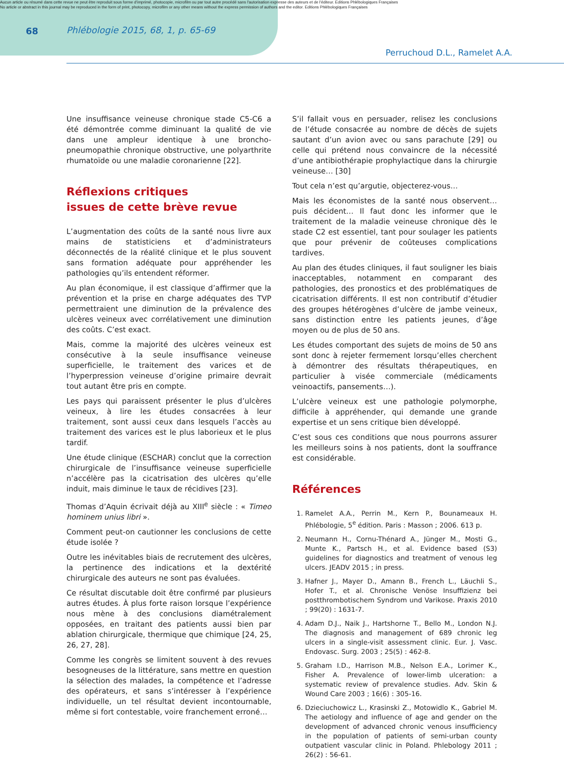Aucun article ou résumé dans cette revue ne peut être reproduit sous forme d'imprimé, photocopie, microfilm ou par tout autre procédé sans l'autorisation expresse des auteurs et de l'éditeur. Editions Phlébologiques Françaises
No article or abstract in this journal may be reproduced in the form of print, photocopy, microfilm or any other means without the express permission of authors and the editor. Editions Phlébologiques Françaises
68
Phlébologie 2015, 68, 1, p. 65-69
Perruchoud D.L., Ramelet A.A.
Une insuffisance veineuse chronique stade C5-C6 a été démontrée comme diminuant la qualité de vie dans une ampleur identique à une broncho-pneumopathie chronique obstructive, une polyarthrite rhumatoïde ou une maladie coronarienne [22].
Réflexions critiques
issues de cette brève revue
L’augmentation des coûts de la santé nous livre aux mains de statisticiens et d’administrateurs déconnectés de la réalité clinique et le plus souvent sans formation adéquate pour appréhender les pathologies qu’ils entendent réformer.
Au plan économique, il est classique d’affirmer que la prévention et la prise en charge adéquates des TVP permettraient une diminution de la prévalence des ulcères veineux avec corrélativement une diminution des coûts. C’est exact.
Mais, comme la majorité des ulcères veineux est consécutive à la seule insuffisance veineuse superficielle, le traitement des varices et de l’hyperpression veineuse d’origine primaire devrait tout autant être pris en compte.
Les pays qui paraissent présenter le plus d’ulcères veineux, à lire les études consacrées à leur traitement, sont aussi ceux dans lesquels l’accès au traitement des varices est le plus laborieux et le plus tardif.
Une étude clinique (ESCHAR) conclut que la correction chirurgicale de l’insuffisance veineuse superficielle n’accélère pas la cicatrisation des ulcères qu’elle induit, mais diminue le taux de récidives [23].
Thomas d’Aquin écrivait déjà au XIII<sup>e</sup> siècle : « Timeo hominem unius libri ».
Comment peut-on cautionner les conclusions de cette étude isolée ?
Outre les inévitables biais de recrutement des ulcères, la pertinence des indications et la dextérité chirurgicale des auteurs ne sont pas évaluées.
Ce résultat discutable doit être confirmé par plusieurs autres études. À plus forte raison lorsque l’expérience nous mène à des conclusions diamétralement opposées, en traitant des patients aussi bien par ablation chirurgicale, thermique que chimique [24, 25, 26, 27, 28].
Comme les congrès se limitent souvent à des revues besogneuses de la littérature, sans mettre en question la sélection des malades, la compétence et l’adresse des opérateurs, et sans s’intéresser à l’expérience individuelle, un tel résultat devient incontournable, même si fort contestable, voire franchement erroné…
S’il fallait vous en persuader, relisez les conclusions de l’étude consacrée au nombre de décès de sujets sautant d’un avion avec ou sans parachute [29] ou celle qui prétend nous convaincre de la nécessité d’une antibiothérapie prophylactique dans la chirurgie veineuse… [30]
Tout cela n’est qu’argutie, objecterez-vous…
Mais les économistes de la santé nous observent… puis décident… Il faut donc les informer que le traitement de la maladie veineuse chronique dès le stade C2 est essentiel, tant pour soulager les patients que pour prévenir de coûteuses complications tardives.
Au plan des études cliniques, il faut souligner les biais inacceptables, notamment en comparant des pathologies, des pronostics et des problématiques de cicatrisation différents. Il est non contributif d’étudier des groupes hétérogènes d’ulcère de jambe veineux, sans distinction entre les patients jeunes, d’âge moyen ou de plus de 50 ans.
Les études comportant des sujets de moins de 50 ans sont donc à rejeter fermement lorsqu’elles cherchent à démontrer des résultats thérapeutiques, en particulier à visée commerciale (médicaments veinoactifs, pansements…).
L’ulcère veineux est une pathologie polymorphe, difficile à appréhender, qui demande une grande expertise et un sens critique bien développé.
C’est sous ces conditions que nous pourrons assurer les meilleurs soins à nos patients, dont la souffrance est considérable.
Références
1. Ramelet A.A., Perrin M., Kern P., Bounameaux H. Phlébologie, 5<sup>e</sup> édition. Paris : Masson ; 2006. 613 p.
2. Neumann H., Cornu-Thénard A., Jünger M., Mosti G., Munte K., Partsch H., et al. Evidence based (S3) guidelines for diagnostics and treatment of venous leg ulcers. JEADV 2015 ; in press.
3. Hafner J., Mayer D., Amann B., French L., Läuchli S., Hofer T., et al. Chronische Venöse Insuffizienz bei postthrombotischem Syndrom und Varikose. Praxis 2010 ; 99(20) : 1631-7.
4. Adam D.J., Naik J., Hartshorne T., Bello M., London N.J. The diagnosis and management of 689 chronic leg ulcers in a single-visit assessment clinic. Eur. J. Vasc. Endovasc. Surg. 2003 ; 25(5) : 462-8.
5. Graham I.D., Harrison M.B., Nelson E.A., Lorimer K., Fisher A. Prevalence of lower-limb ulceration: a systematic review of prevalence studies. Adv. Skin & Wound Care 2003 ; 16(6) : 305-16.
6. Dzieciuchowicz L., Krasinski Z., Motowidlo K., Gabriel M. The aetiology and influence of age and gender on the development of advanced chronic venous insufficiency in the population of patients of semi-urban county outpatient vascular clinic in Poland. Phlebology 2011 ; 26(2) : 56-61.